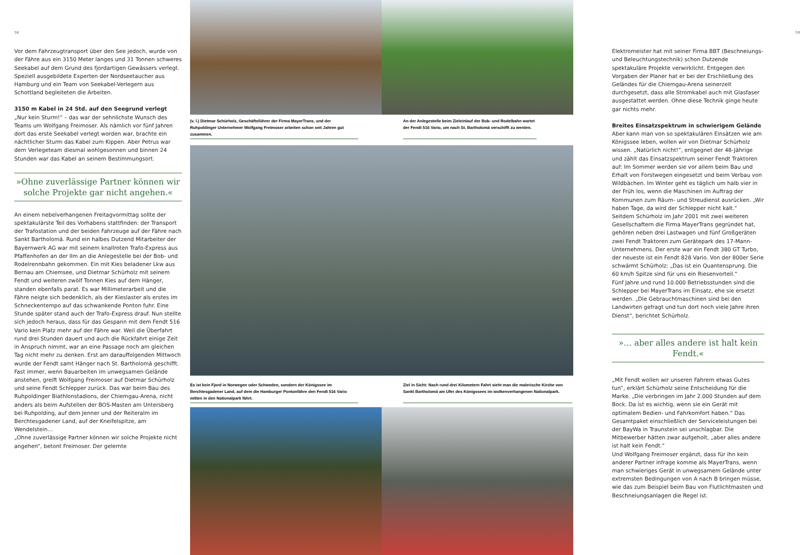58
Vor dem Fahrzeugtransport über den See jedoch, wurde von der Fähre aus ein 3150 Meter langes und 31 Tonnen schweres Seekabel auf dem Grund des fjordartigen Gewässers verlegt. Speziell ausgebildete Experten der Nordseetaucher aus Hamburg und ein Team von Seekabel-Verlegern aus Schottland begleiteten die Arbeiten.
3150 m Kabel in 24 Std. auf den Seegrund verlegt
„Nur kein Sturm!“ – das war der sehnlichste Wunsch des Teams um Wolfgang Freimoser. Als nämlich vor fünf Jahren dort das erste Seekabel verlegt worden war, brachte ein nächtlicher Sturm das Kabel zum Kippen. Aber Petrus war dem Verlegeteam diesmal wohlgesonnen und binnen 24 Stunden war das Kabel an seinem Bestimmungsort.
»Ohne zuverlässige Partner können wir solche Projekte gar nicht angehen.«
An einem nebelverhangenen Freitagvormittag sollte der spektakulärste Teil des Vorhabens stattfinden: der Transport der Trafostation und der beiden Fahrzeuge auf der Fähre nach Sankt Bartholomä. Rund ein halbes Dutzend Mitarbeiter der Bayernwerk AG war mit seinem knallroten Trafo-Express aus Pfaffenhofen an der Ilm an die Anlegestelle bei der Bob- und Rodelrennbahn gekommen. Ein mit Kies beladener Lkw aus Bernau am Chiemsee, und Dietmar Schürholz mit seinem Fendt und weiteren zwölf Tonnen Kies auf dem Hänger, standen ebenfalls parat. Es war Millimeterarbeit und die Fähre neigte sich bedenklich, als der Kieslaster als erstes im Schneckentempo auf das schwankende Ponton fuhr. Eine Stunde später stand auch der Trafo-Express drauf. Nun stellte sich jedoch heraus, dass für das Gespann mit dem Fendt 516 Vario kein Platz mehr auf der Fähre war. Weil die Überfahrt rund drei Stunden dauert und auch die Rückfahrt einige Zeit in Anspruch nimmt, war an eine Passage noch am gleichen Tag nicht mehr zu denken. Erst am darauffolgenden Mittwoch wurde der Fendt samt Hänger nach St. Bartholomä geschifft.
Fast immer, wenn Bauarbeiten im unwegsamen Gelände anstehen, greift Wolfgang Freimoser auf Dietmar Schürholz und seine Fendt Schlepper zurück. Das war beim Bau des Ruhpoldinger Biathlonstadions, der Chiemgau-Arena, nicht anders als beim Aufstellen der BOS-Masten am Untersberg bei Ruhpolding, auf dem Jenner und der Reiteralm im Berchtesgadener Land, auf der Kneifelspitze, am Wendelstein…
„Ohne zuverlässige Partner können wir solche Projekte nicht angehen“, betont Freimoser. Der gelernte
(v. l.) Dietmar Schürholz, Geschäftsführer der Firma MayerTrans, und der Ruhpoldinger Unternehmer Wolfgang Freimoser arbeiten schon seit Jahren gut zusammen.
An der Anlegestelle beim Zieleinlauf der Bob- und Rodelbahn wartet der Fendt 516 Vario, um nach St. Bartholomä verschifft zu werden.
Es ist kein Fjord in Norwegen oder Schweden, sondern der Königssee im Berchtesgadener Land, auf dem die Hamburger Pontonfähre den Fendt 516 Vario mitten in den Nationalpark fährt.
Ziel in Sicht: Nach rund drei Kilometern Fahrt sieht man die malerische Kirche von Sankt Bartholomä am Ufer des Königssees im wolkenverhangenen Nationalpark.
59
Elektromeister hat mit seiner Firma BBT (Beschneiungs- und Beleuchtungstechnik) schon Dutzende spektakuläre Projekte verwirklicht. Entgegen den Vorgaben der Planer hat er bei der Erschließung des Geländes für die Chiemgau-Arena seinerzeit durchgesetzt, dass alle Stromkabel auch mit Glasfaser ausgestattet werden. Ohne diese Technik ginge heute gar nichts mehr.
Breites Einsatzspektrum in schwierigem Gelände
Aber kann man von so spektakulären Einsätzen wie am Königssee leben, wollen wir von Dietmar Schürholz wissen. „Natürlich nicht!“, entgegnet der 48-Jährige und zählt das Einsatzspektrum seiner Fendt Traktoren auf: Im Sommer werden sie vor allem beim Bau und Erhalt von Forstwegen eingesetzt und beim Verbau von Wildbächen. Im Winter geht es täglich um halb vier in der Früh los, wenn die Maschinen im Auftrag der Kommunen zum Räum- und Streudienst ausrücken. „Wir haben Tage, da wird der Schlepper nicht kalt.“
Seitdem Schürholz im Jahr 2001 mit zwei weiteren Gesellschaftern die Firma MayerTrans gegründet hat, gehören neben drei Lastwagen und fünf Großgeräten zwei Fendt Traktoren zum Gerätepark des 17-Mann-Unternehmens. Der erste war ein Fendt 380 GT Turbo, der neueste ist ein Fendt 828 Vario. Von der 800er Serie schwärmt Schürholz: „Das ist ein Quantensprung. Die 60 km/h Spitze sind für uns ein Riesenvorteil.“
Fünf Jahre und rund 10.000 Betriebsstunden sind die Schlepper bei MayerTrans im Einsatz, ehe sie ersetzt werden. „Die Gebrauchtmaschinen sind bei den Landwirten gefragt und tun dort noch viele Jahre ihren Dienst“, berichtet Schürholz.
»… aber alles andere ist halt kein Fendt.«
„Mit Fendt wollen wir unseren Fahrern etwas Gutes tun“, erklärt Schürholz seine Entscheidung für die Marke. „Die verbringen im Jahr 2.000 Stunden auf dem Bock. Da ist es wichtig, wenn sie ein Gerät mit optimalem Bedien- und Fahrkomfort haben.“ Das Gesamtpaket einschließlich der Serviceleistungen bei der BayWa in Traunstein sei unschlagbar. Die Mitbewerber hätten zwar aufgeholt, „aber alles andere ist halt kein Fendt.“
Und Wolfgang Freimoser ergänzt, dass für ihn kein anderer Partner infrage komme als MayerTrans, wenn man schwieriges Gerät in unwegsamem Gelände unter extremsten Bedingungen von A nach B bringen müsse, wie das zum Beispiel beim Bau von Flutlichtmasten und Beschneiungsanlagen die Regel ist.